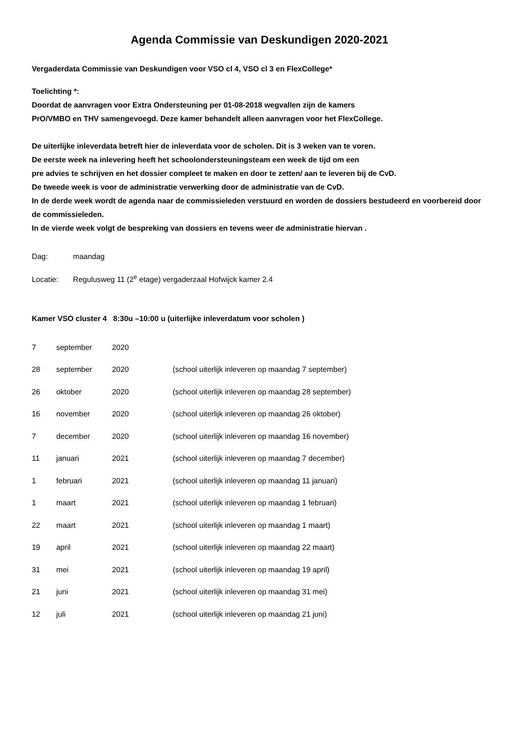Agenda Commissie van Deskundigen 2020-2021
Vergaderdata Commissie van Deskundigen voor VSO cl 4, VSO cl 3 en FlexCollege*
Toelichting *:
Doordat de aanvragen voor Extra Ondersteuning per 01-08-2018 wegvallen zijn de kamers
PrO/VMBO en THV samengevoegd. Deze kamer behandelt alleen aanvragen voor het FlexCollege.
De uiterlijke inleverdata betreft hier de inleverdata voor de scholen. Dit is 3 weken van te voren.
De eerste week na inlevering heeft het schoolondersteuningsteam een week de tijd om een
pre advies te schrijven en het dossier compleet te maken en door te zetten/ aan te leveren bij de CvD.
De tweede week is voor de administratie verwerking door de administratie van de CvD.
In de derde week wordt de agenda naar de commissieleden verstuurd en worden de dossiers bestudeerd en voorbereid door de commissieleden.
In de vierde week volgt de bespreking van dossiers en tevens weer de administratie hiervan .
Dag: maandag
Locatie: Regulusweg 11 (2<sup>e</sup> etage) vergaderzaal Hofwijck kamer 2.4
Kamer VSO cluster 4 8:30u –10:00 u (uiterlijke inleverdatum voor scholen )
| 7 | september | 2020 | |
| 28 | september | 2020 | (school uiterlijk inleveren op maandag 7 september) |
| 26 | oktober | 2020 | (school uiterlijk inleveren op maandag 28 september) |
| 16 | november | 2020 | (school uiterlijk inleveren op maandag 26 oktober) |
| 7 | december | 2020 | (school uiterlijk inleveren op maandag 16 november) |
| 11 | januari | 2021 | (school uiterlijk inleveren op maandag 7 december) |
| 1 | februari | 2021 | (school uiterlijk inleveren op maandag 11 januari) |
| 1 | maart | 2021 | (school uiterlijk inleveren op maandag 1 februari) |
| 22 | maart | 2021 | (school uiterlijk inleveren op maandag 1 maart) |
| 19 | april | 2021 | (school uiterlijk inleveren op maandag 22 maart) |
| 31 | mei | 2021 | (school uiterlijk inleveren op maandag 19 april) |
| 21 | juni | 2021 | (school uiterlijk inleveren op maandag 31 mei) |
| 12 | juli | 2021 | (school uiterlijk inleveren op maandag 21 juni) |